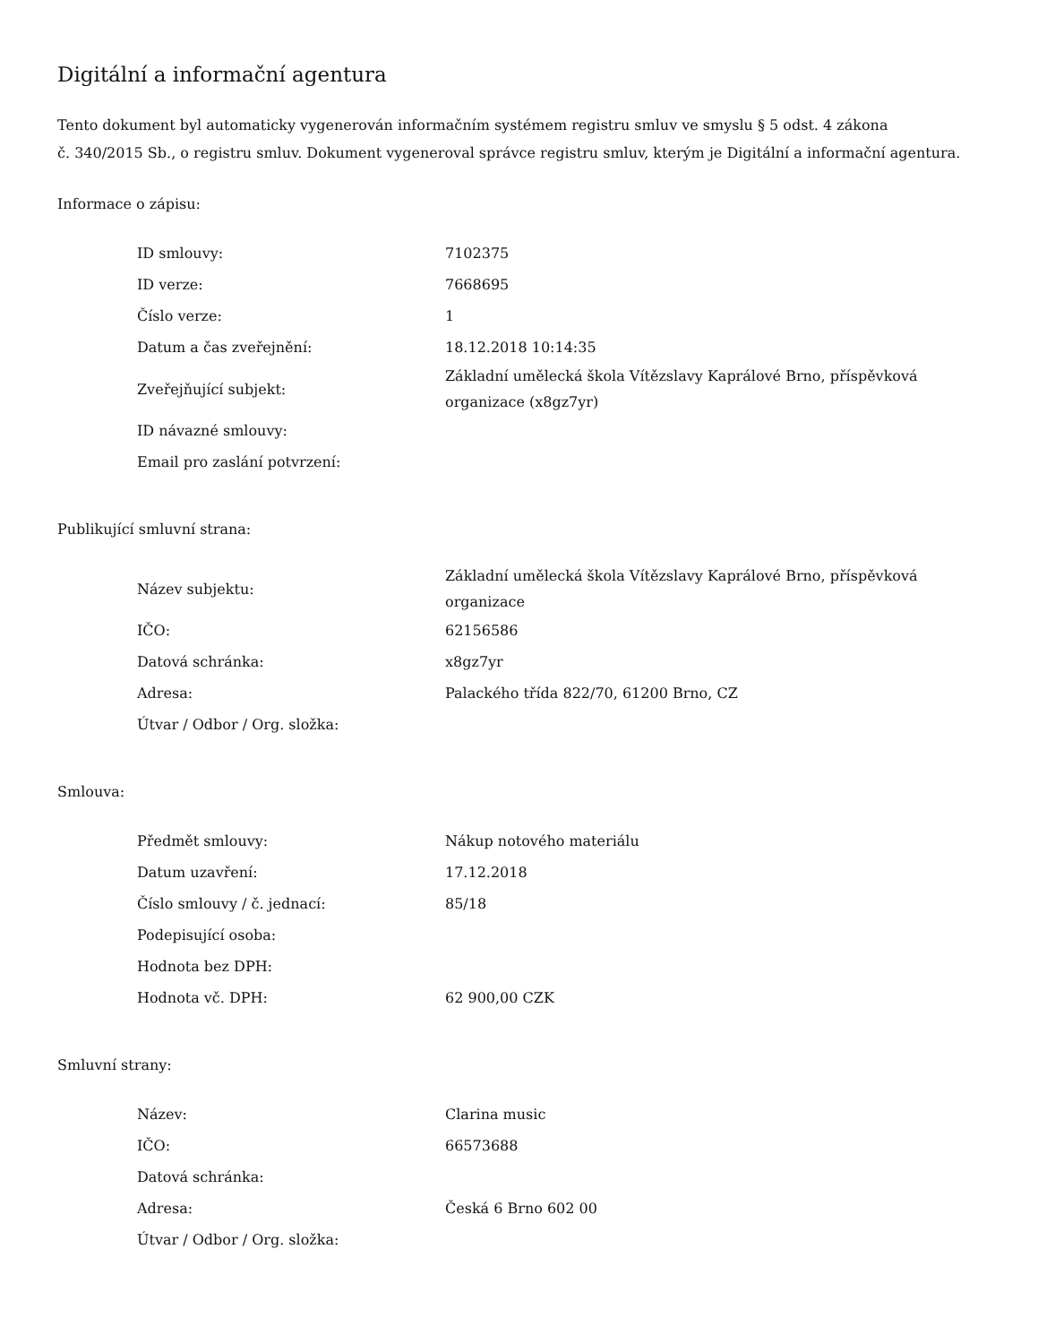Digitální a informační agentura
Tento dokument byl automaticky vygenerován informačním systémem registru smluv ve smyslu § 5 odst. 4 zákona
č. 340/2015 Sb., o registru smluv. Dokument vygeneroval správce registru smluv, kterým je Digitální a informační agentura.
Informace o zápisu:
| ID smlouvy: | 7102375 |
| ID verze: | 7668695 |
| Číslo verze: | 1 |
| Datum a čas zveřejnění: | 18.12.2018 10:14:35 |
| Zveřejňující subjekt: | Základní umělecká škola Vítězslavy Kaprálové Brno, příspěvková organizace (x8gz7yr) |
| ID návazné smlouvy: | |
| Email pro zaslání potvrzení: | |
Publikující smluvní strana:
| Název subjektu: | Základní umělecká škola Vítězslavy Kaprálové Brno, příspěvková organizace |
| IČO: | 62156586 |
| Datová schránka: | x8gz7yr |
| Adresa: | Palackého třída 822/70, 61200 Brno, CZ |
| Útvar / Odbor / Org. složka: | |
Smlouva:
| Předmět smlouvy: | Nákup notového materiálu |
| Datum uzavření: | 17.12.2018 |
| Číslo smlouvy / č. jednací: | 85/18 |
| Podepisující osoba: | |
| Hodnota bez DPH: | |
| Hodnota vč. DPH: | 62 900,00 CZK |
Smluvní strany:
| Název: | Clarina music |
| IČO: | 66573688 |
| Datová schránka: | |
| Adresa: | Česká 6 Brno 602 00 |
| Útvar / Odbor / Org. složka: | |